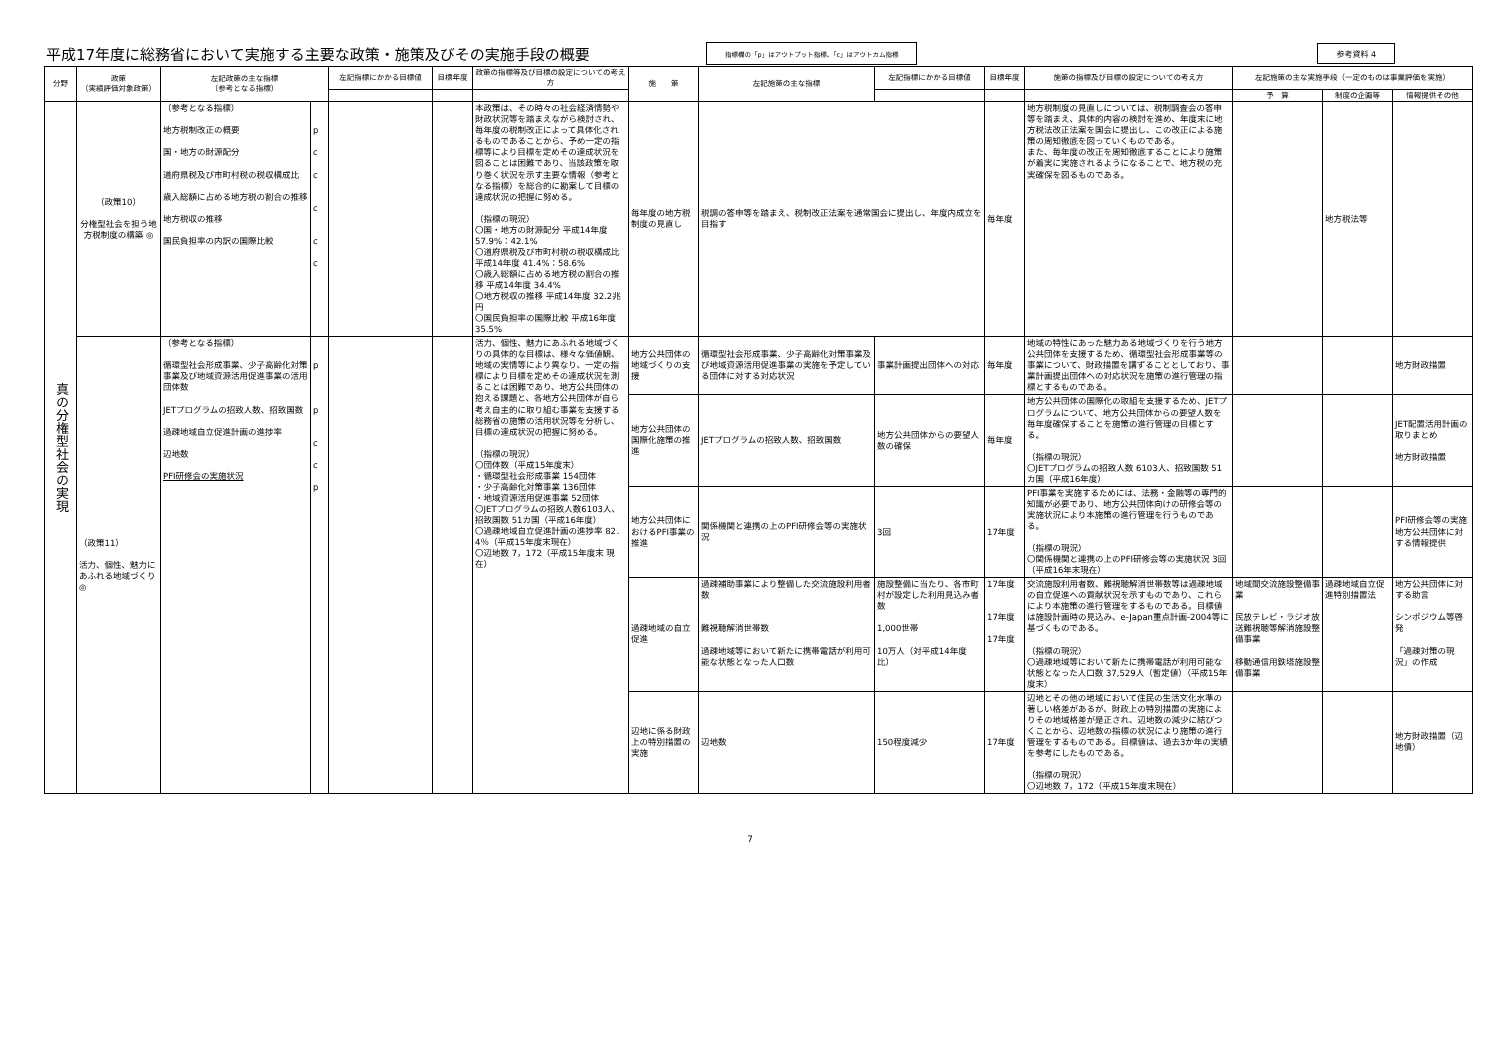平成17年度に総務省において実施する主要な政策・施策及びその実施手段の概要
指標欄の「p」はアウトプット指標、「c」はアウトカム指標
参考資料 4
| 分野 | 政策 （実績評価対象政策） | 左記政策の主な指標 （参考となる指標） | | 左記指標にかかる目標値 | 目標年度 | 政策の指標等及び目標の設定についての考え方 | 施 策 | 左記施策の主な指標 | 左記指標にかかる目標値 | 目標年度 | 施策の指標及び目標の設定についての考え方 | 左記施策の主な実施手段（一定のものは事業評価を実施） | | |
| --- | --- | --- | --- | --- | --- | --- | --- | --- | --- | --- | --- | --- | --- | --- |
| | | | | | | | | | | | | 予 算 | 制度の企画等 | 情報提供その他 |
| 真の分権型社会の実現 | （政策10） 分権型社会を担う地方税制度の構築 ◎ | （参考となる指標） 地方税制改正の概要 国・地方の財源配分 道府県税及び市町村税の税収構成比 歳入総額に占める地方税の割合の推移 地方税収の推移 国民負担率の内訳の国際比較 | p c c c c c | | | 本政策は、その時々の社会経済情勢や財政状況等を踏まえながら検討され、毎年度の税制改正によって具体化されるものであることから、予め一定の指標等により目標を定めその達成状況を図ることは困難であり、当該政策を取り巻く状況を示す主要な情報（参考となる指標）を総合的に勘案して目標の達成状況の把握に努める。 （指標の現況） 〇国・地方の財源配分 平成14年度 57.9%：42.1% 〇道府県税及び市町村税の税収構成比 平成14年度 41.4%：58.6% 〇歳入総額に占める地方税の割合の推移 平成14年度 34.4% 〇地方税収の推移 平成14年度 32.2兆円 〇国民負担率の国際比較 平成16年度 35.5% | 毎年度の地方税制度の見直し | 税調の答申等を踏まえ、税制改正法案を通常国会に提出し、年度内成立を目指す | | 毎年度 | 地方税制度の見直しについては、税制調査会の答申等を踏まえ、具体的内容の検討を進め、年度末に地方税法改正法案を国会に提出し、この改正による施策の周知徹底を図っていくものである。 また、毎年度の改正を周知徹底することにより施策が着実に実施されるようになることで、地方税の充実確保を図るものである。 | | 地方税法等 | |
| | （政策11） 活力、個性、魅力にあふれる地域づくり ◎ | （参考となる指標） 循環型社会形成事業、少子高齢化対策事業及び地域資源活用促進事業の活用団体数 JETプログラムの招致人数、招致国数 過疎地域自立促進計画の進捗率 辺地数 PFI研修会の実施状況 | p p c c p | | | 活力、個性、魅力にあふれる地域づくりの具体的な目標は、様々な価値観、地域の実情等により異なり、一定の指標により目標を定めその達成状況を測ることは困難であり、地方公共団体の抱える課題と、各地方公共団体が自ら考え自主的に取り組む事業を支援する総務省の施策の活用状況等を分析し、目標の達成状況の把握に努める。 （指標の現況） 〇団体数（平成15年度末） ・循環型社会形成事業 154団体 ・少子高齢化対策事業 136団体 ・地域資源活用促進事業 52団体 〇JETプログラムの招致人数6103人、招致国数 51カ国（平成16年度） 〇過疎地域自立促進計画の進捗率 82．4％（平成15年度末現在） 〇辺地数 7，172（平成15年度末 現在） | 地方公共団体の地域づくりの支援 | 循環型社会形成事業、少子高齢化対策事業及び地域資源活用促進事業の実施を予定している団体に対する対応状況 | 事業計画提出団体への対応 | 毎年度 | 地域の特性にあった魅力ある地域づくりを行う地方公共団体を支援するため、循環型社会形成事業等の事業について、財政措置を講ずることとしており、事業計画提出団体への対応状況を施策の進行管理の指標とするものである。 | | | 地方財政措置 |
| | | | | | | | 地方公共団体の国際化施策の推進 | JETプログラムの招致人数、招致国数 | 地方公共団体からの要望人数の確保 | 毎年度 | 地方公共団体の国際化の取組を支援するため、JETプログラムについて、地方公共団体からの要望人数を毎年度確保することを施策の進行管理の目標とする。 （指標の現況） 〇JETプログラムの招致人数 6103人、招致国数 51カ国（平成16年度） | | | JET配置活用計画の取りまとめ 地方財政措置 |
| | | | | | | | 地方公共団体におけるPFI事業の推進 | 関係機関と連携の上のPFI研修会等の実施状況 | 3回 | 17年度 | PFI事業を実施するためには、法務・金融等の専門的知識が必要であり、地方公共団体向けの研修会等の実施状況により本施策の進行管理を行うものである。 （指標の現況） 〇関係機関と連携の上のPFI研修会等の実施状況 3回（平成16年末現在） | | | PFI研修会等の実施 地方公共団体に対する情報提供 |
| | | | | | | | 過疎地域の自立促進 | 過疎補助事業により整備した交流施設利用者数 難視聴解消世帯数 過疎地域等において新たに携帯電話が利用可能な状態となった人口数 | 施設整備に当たり、各市町村が設定した利用見込み者数 1,000世帯 10万人（対平成14年度比） | 17年度 17年度 17年度 | 交流施設利用者数、難視聴解消世帯数等は過疎地域の自立促進への貢献状況を示すものであり、これらにより本施策の進行管理をするものである。目標値は施設計画時の見込み、e-Japan重点計画-2004等に基づくものである。 （指標の現況） 〇過疎地域等において新たに携帯電話が利用可能な状態となった人口数 37,529人（暫定値）（平成15年度末） | 地域間交流施設整備事業 民放テレビ・ラジオ放送難視聴等解消施設整備事業 移動通信用鉄塔施設整備事業 | 過疎地域自立促進特別措置法 | 地方公共団体に対する助言 シンポジウム等啓発 「過疎対策の現況」の作成 |
| | | | | | | | 辺地に係る財政上の特別措置の実施 | 辺地数 | 150程度減少 | 17年度 | 辺地とその他の地域において住民の生活文化水準の著しい格差があるが、財政上の特別措置の実施によりその地域格差が是正され、辺地数の減少に結びつくことから、辺地数の指標の状況により施策の進行管理をするものである。目標値は、過去3か年の実績を参考にしたものである。 （指標の現況） 〇辺地数 7，172（平成15年度末現在） | | | 地方財政措置（辺地債） |
7